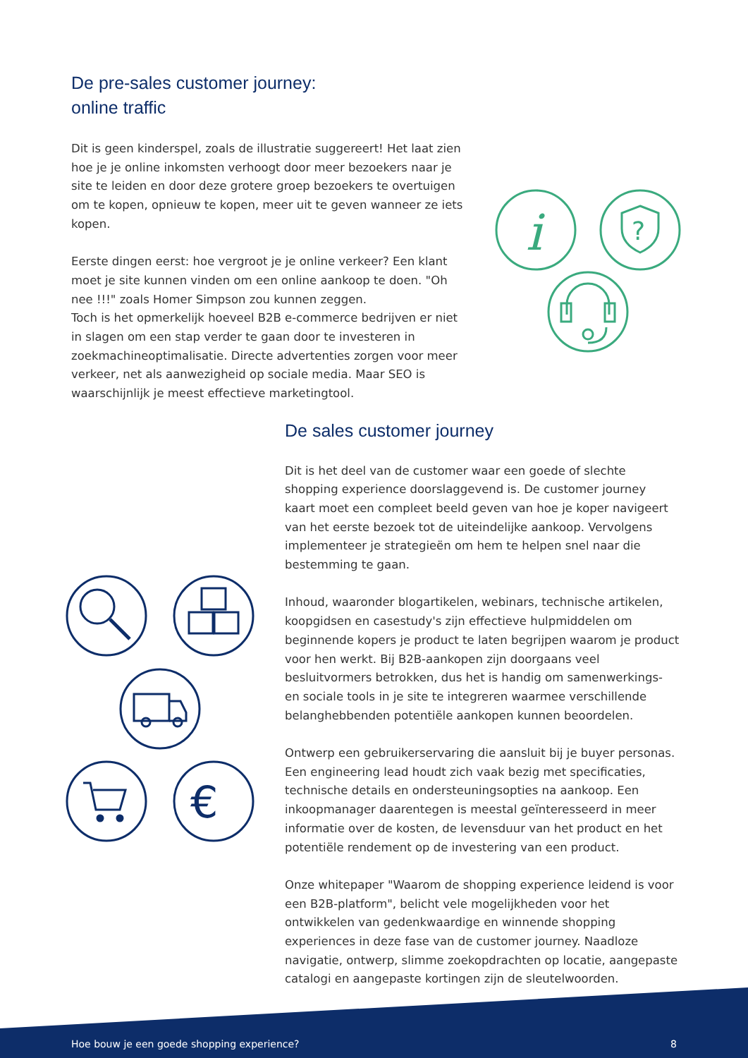De pre-sales customer journey:
online traffic
Dit is geen kinderspel, zoals de illustratie suggereert! Het laat zien hoe je je online inkomsten verhoogt door meer bezoekers naar je site te leiden en door deze grotere groep bezoekers te overtuigen om te kopen, opnieuw te kopen, meer uit te geven wanneer ze iets kopen.
Eerste dingen eerst: hoe vergroot je je online verkeer? Een klant moet je site kunnen vinden om een online aankoop te doen. "Oh nee !!!" zoals Homer Simpson zou kunnen zeggen.
Toch is het opmerkelijk hoeveel B2B e-commerce bedrijven er niet in slagen om een stap verder te gaan door te investeren in zoekmachineoptimalisatie. Directe advertenties zorgen voor meer verkeer, net als aanwezigheid op sociale media. Maar SEO is waarschijnlijk je meest effectieve marketingtool.
i
?
De sales customer journey
Dit is het deel van de customer waar een goede of slechte shopping experience doorslaggevend is. De customer journey kaart moet een compleet beeld geven van hoe je koper navigeert van het eerste bezoek tot de uiteindelijke aankoop. Vervolgens implementeer je strategieën om hem te helpen snel naar die bestemming te gaan.
Inhoud, waaronder blogartikelen, webinars, technische artikelen, koopgidsen en casestudy's zijn effectieve hulpmiddelen om beginnende kopers je product te laten begrijpen waarom je product voor hen werkt. Bij B2B-aankopen zijn doorgaans veel besluitvormers betrokken, dus het is handig om samenwerkings- en sociale tools in je site te integreren waarmee verschillende belanghebbenden potentiële aankopen kunnen beoordelen.
Ontwerp een gebruikerservaring die aansluit bij je buyer personas. Een engineering lead houdt zich vaak bezig met specificaties, technische details en ondersteuningsopties na aankoop. Een inkoopmanager daarentegen is meestal geïnteresseerd in meer informatie over de kosten, de levensduur van het product en het potentiële rendement op de investering van een product.
Onze whitepaper "Waarom de shopping experience leidend is voor een B2B-platform", belicht vele mogelijkheden voor het ontwikkelen van gedenkwaardige en winnende shopping experiences in deze fase van de customer journey. Naadloze navigatie, ontwerp, slimme zoekopdrachten op locatie, aangepaste catalogi en aangepaste kortingen zijn de sleutelwoorden.
€
Hoe bouw je een goede shopping experience? 8